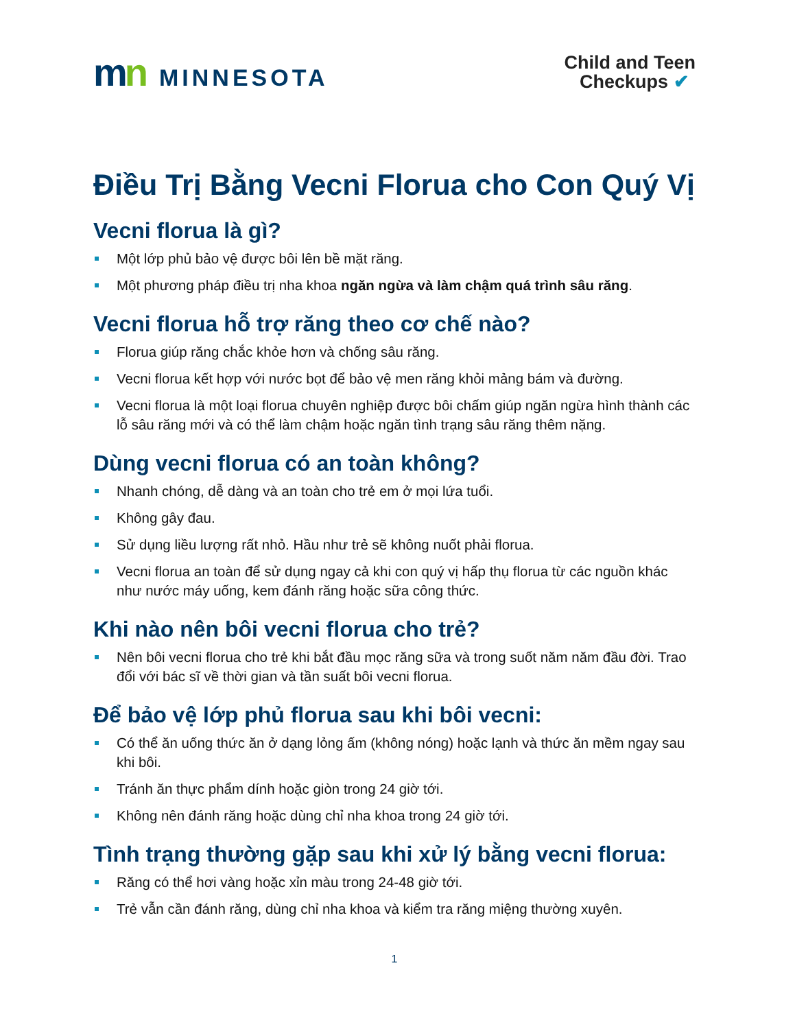mn MINNESOTA
Child and Teen
Checkups ✔
Điều Trị Bằng Vecni Florua cho Con Quý Vị
Vecni florua là gì?
Một lớp phủ bảo vệ được bôi lên bề mặt răng.
Một phương pháp điều trị nha khoa ngăn ngừa và làm chậm quá trình sâu răng.
Vecni florua hỗ trợ răng theo cơ chế nào?
Florua giúp răng chắc khỏe hơn và chống sâu răng.
Vecni florua kết hợp với nước bọt để bảo vệ men răng khỏi mảng bám và đường.
Vecni florua là một loại florua chuyên nghiệp được bôi chấm giúp ngăn ngừa hình thành các lỗ sâu răng mới và có thể làm chậm hoặc ngăn tình trạng sâu răng thêm nặng.
Dùng vecni florua có an toàn không?
Nhanh chóng, dễ dàng và an toàn cho trẻ em ở mọi lứa tuổi.
Không gây đau.
Sử dụng liều lượng rất nhỏ. Hầu như trẻ sẽ không nuốt phải florua.
Vecni florua an toàn để sử dụng ngay cả khi con quý vị hấp thụ florua từ các nguồn khác như nước máy uống, kem đánh răng hoặc sữa công thức.
Khi nào nên bôi vecni florua cho trẻ?
Nên bôi vecni florua cho trẻ khi bắt đầu mọc răng sữa và trong suốt năm năm đầu đời. Trao đổi với bác sĩ về thời gian và tần suất bôi vecni florua.
Để bảo vệ lớp phủ florua sau khi bôi vecni:
Có thể ăn uống thức ăn ở dạng lỏng ấm (không nóng) hoặc lạnh và thức ăn mềm ngay sau khi bôi.
Tránh ăn thực phẩm dính hoặc giòn trong 24 giờ tới.
Không nên đánh răng hoặc dùng chỉ nha khoa trong 24 giờ tới.
Tình trạng thường gặp sau khi xử lý bằng vecni florua:
Răng có thể hơi vàng hoặc xỉn màu trong 24-48 giờ tới.
Trẻ vẫn cần đánh răng, dùng chỉ nha khoa và kiểm tra răng miệng thường xuyên.
1